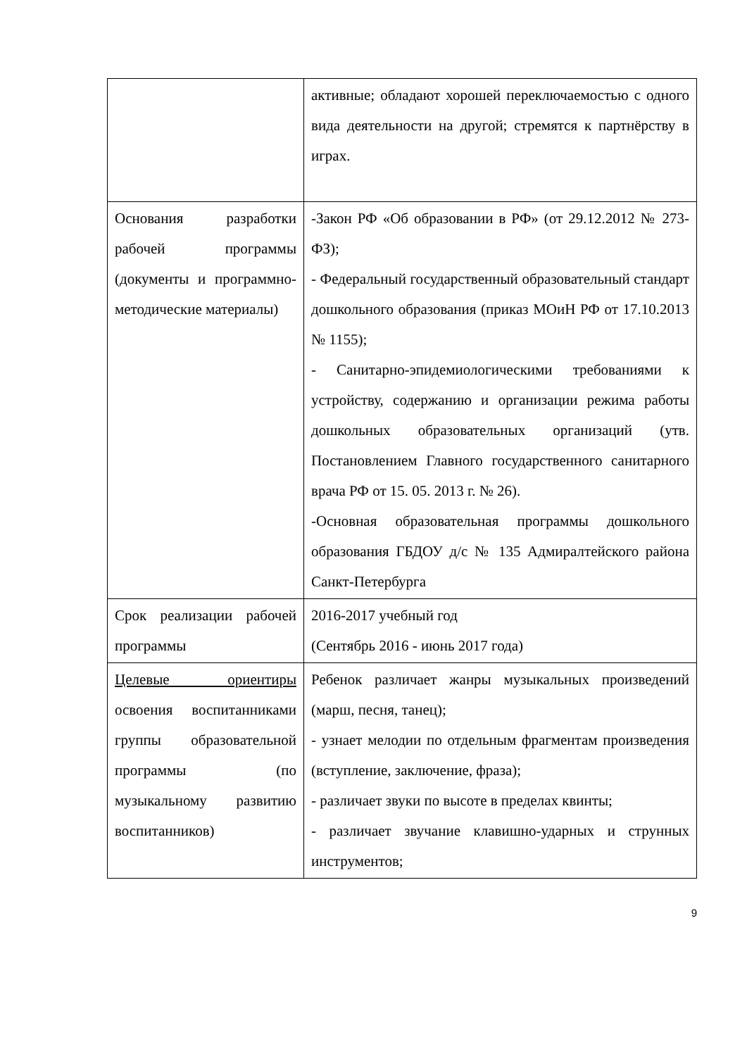| | активные; обладают хорошей переключаемостью с одного вида деятельности на другой; стремятся к партнёрству в играх. |
| Основания разработки рабочей программы (документы и программно-методические материалы) | -Закон РФ «Об образовании в РФ» (от 29.12.2012 № 273-ФЗ); - Федеральный государственный образовательный стандарт дошкольного образования (приказ МОиН РФ от 17.10.2013 № 1155); - Санитарно-эпидемиологическими требованиями к устройству, содержанию и организации режима работы дошкольных образовательных организаций (утв. Постановлением Главного государственного санитарного врача РФ от 15. 05. 2013 г. № 26). -Основная образовательная программы дошкольного образования ГБДОУ д/с № 135 Адмиралтейского района Санкт-Петербурга |
| Срок реализации рабочей программы | 2016-2017 учебный год (Сентябрь 2016 - июнь 2017 года) |
| Целевые ориентиры освоения воспитанниками группы образовательной программы (по музыкальному развитию воспитанников) | Ребенок различает жанры музыкальных произведений (марш, песня, танец); - узнает мелодии по отдельным фрагментам произведения (вступление, заключение, фраза); - различает звуки по высоте в пределах квинты; - различает звучание клавишно-ударных и струнных инструментов; |
9